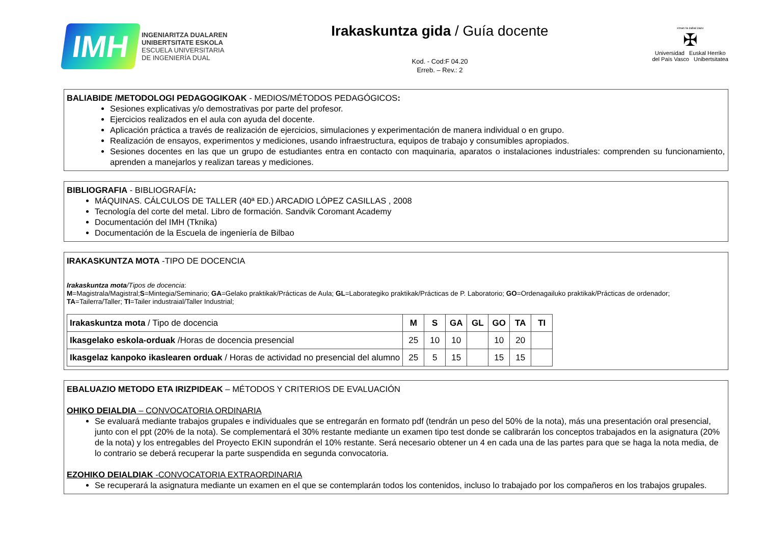IMH
INGENIARITZA DUALAREN
UNIBERTSITATE ESKOLA
ESCUELA UNIVERSITARIA
DE INGENIERÍA DUAL
Irakaskuntza gida / Guía docente
Kod. - Cod:F 04.20
Erreb. – Rev.: 2
eman ta zabal zazu
✠
Universidad Euskal Herriko
del País Vasco Unibertsitatea
BALIABIDE /METODOLOGI PEDAGOGIKOAK - MEDIOS/MÉTODOS PEDAGÓGICOS:
Sesiones explicativas y/o demostrativas por parte del profesor.
Ejercicios realizados en el aula con ayuda del docente.
Aplicación práctica a través de realización de ejercicios, simulaciones y experimentación de manera individual o en grupo.
Realización de ensayos, experimentos y mediciones, usando infraestructura, equipos de trabajo y consumibles apropiados.
Sesiones docentes en las que un grupo de estudiantes entra en contacto con maquinaria, aparatos o instalaciones industriales: comprenden su funcionamiento, aprenden a manejarlos y realizan tareas y mediciones.
BIBLIOGRAFIA - BIBLIOGRAFÍA:
MÁQUINAS. CÁLCULOS DE TALLER (40ª ED.) ARCADIO LÓPEZ CASILLAS , 2008
Tecnología del corte del metal. Libro de formación. Sandvik Coromant Academy
Documentación del IMH (Tknika)
Documentación de la Escuela de ingeniería de Bilbao
IRAKASKUNTZA MOTA -TIPO DE DOCENCIA
Irakaskuntza mota/Tipos de docencia:
M=Magistrala/Magistral;S=Mintegia/Seminario; GA=Gelako praktikak/Prácticas de Aula; GL=Laborategiko praktikak/Prácticas de P. Laboratorio; GO=Ordenagailuko praktikak/Prácticas de ordenador; TA=Tailerra/Taller; TI=Tailer industraial/Taller Industrial;
| Irakaskuntza mota / Tipo de docencia | M | S | GA | GL | GO | TA | TI |
| Ikasgelako eskola-orduak /Horas de docencia presencial | 25 | 10 | 10 | | 10 | 20 | |
| Ikasgelaz kanpoko ikaslearen orduak / Horas de actividad no presencial del alumno | 25 | 5 | 15 | | 15 | 15 | |
EBALUAZIO METODO ETA IRIZPIDEAK – MÉTODOS Y CRITERIOS DE EVALUACIÓN
OHIKO DEIALDIA – CONVOCATORIA ORDINARIA
Se evaluará mediante trabajos grupales e individuales que se entregarán en formato pdf (tendrán un peso del 50% de la nota), más una presentación oral presencial, junto con el ppt (20% de la nota). Se complementará el 30% restante mediante un examen tipo test donde se calibrarán los conceptos trabajados en la asignatura (20% de la nota) y los entregables del Proyecto EKIN supondrán el 10% restante. Será necesario obtener un 4 en cada una de las partes para que se haga la nota media, de lo contrario se deberá recuperar la parte suspendida en segunda convocatoria.
EZOHIKO DEIALDIAK -CONVOCATORIA EXTRAORDINARIA
Se recuperará la asignatura mediante un examen en el que se contemplarán todos los contenidos, incluso lo trabajado por los compañeros en los trabajos grupales.